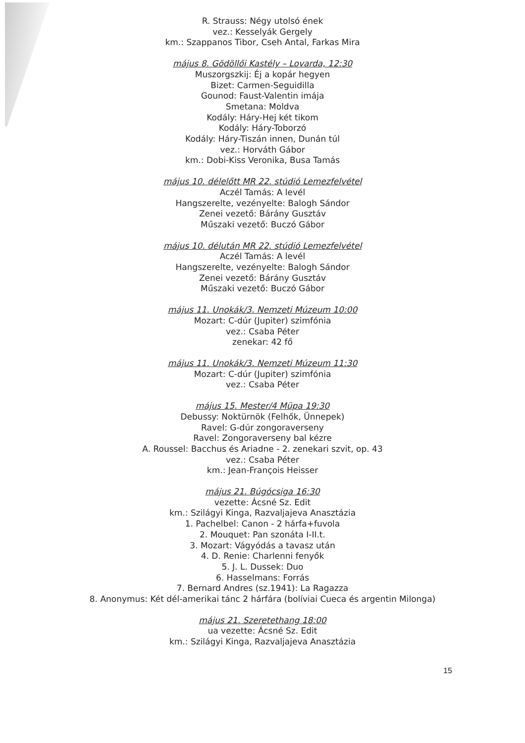R. Strauss: Négy utolsó ének
vez.: Kesselyák Gergely
km.: Szappanos Tibor, Cseh Antal, Farkas Mira
május 8. Gödöllői Kastély – Lovarda, 12:30
Muszorgszkij: Éj a kopár hegyen
Bizet: Carmen-Seguidilla
Gounod: Faust-Valentin imája
Smetana: Moldva
Kodály: Háry-Hej két tikom
Kodály: Háry-Toborzó
Kodály: Háry-Tiszán innen, Dunán túl
vez.: Horváth Gábor
km.: Dobi-Kiss Veronika, Busa Tamás
május 10. délelőtt MR 22. stúdió Lemezfelvétel
Aczél Tamás: A levél
Hangszerelte, vezényelte: Balogh Sándor
Zenei vezető: Bárány Gusztáv
Műszaki vezető: Buczó Gábor
május 10. délután MR 22. stúdió Lemezfelvétel
Aczél Tamás: A levél
Hangszerelte, vezényelte: Balogh Sándor
Zenei vezető: Bárány Gusztáv
Műszaki vezető: Buczó Gábor
május 11. Unokák/3. Nemzeti Múzeum 10:00
Mozart: C-dúr (Jupiter) szimfónia
vez.: Csaba Péter
zenekar: 42 fő
május 11. Unokák/3. Nemzeti Múzeum 11:30
Mozart: C-dúr (Jupiter) szimfónia
vez.: Csaba Péter
május 15. Mester/4 Müpa 19:30
Debussy: Noktürnök (Felhők, Ünnepek)
Ravel: G-dúr zongoraverseny
Ravel: Zongoraverseny bal kézre
A. Roussel: Bacchus és Ariadne - 2. zenekari szvit, op. 43
vez.: Csaba Péter
km.: Jean-François Heisser
május 21. Búgócsiga 16:30
vezette: Ácsné Sz. Edit
km.: Szilágyi Kinga, Razvaljajeva Anasztázia
1. Pachelbel: Canon - 2 hárfa+fuvola
2. Mouquet: Pan szonáta I-II.t.
3. Mozart: Vágyódás a tavasz után
4. D. Renie: Charlenni fenyők
5. J. L. Dussek: Duo
6. Hasselmans: Forrás
7. Bernard Andres (sz.1941): La Ragazza
8. Anonymus: Két dél-amerikai tánc 2 hárfára (bolíviai Cueca és argentin Milonga)
május 21. Szeretethang 18:00
ua vezette: Ácsné Sz. Edit
km.: Szilágyi Kinga, Razvaljajeva Anasztázia
15